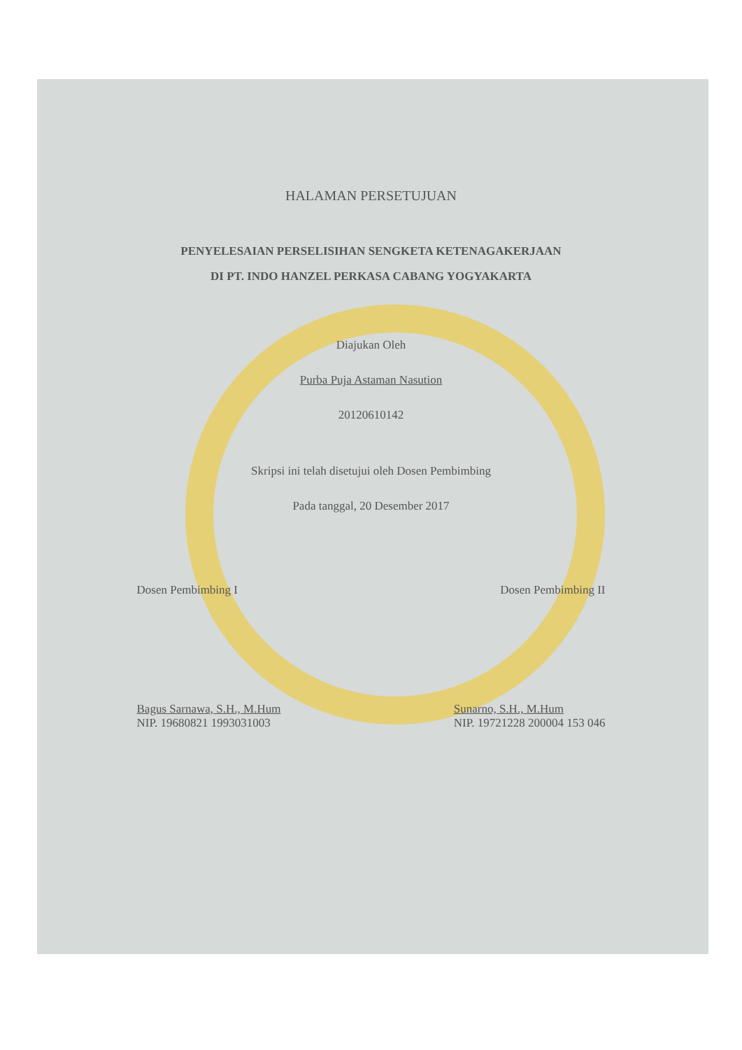HALAMAN PERSETUJUAN
PENYELESAIAN PERSELISIHAN SENGKETA KETENAGAKERJAAN
DI PT. INDO HANZEL PERKASA CABANG YOGYAKARTA
Diajukan Oleh
Purba Puja Astaman Nasution
20120610142
Skripsi ini telah disetujui oleh Dosen Pembimbing
Pada tanggal, 20 Desember 2017
Dosen Pembimbing I Dosen Pembimbing II
Bagus Sarnawa, S.H., M.Hum
NIP. 19680821 1993031003
Sunarno, S.H., M.Hum
NIP. 19721228 200004 153 046